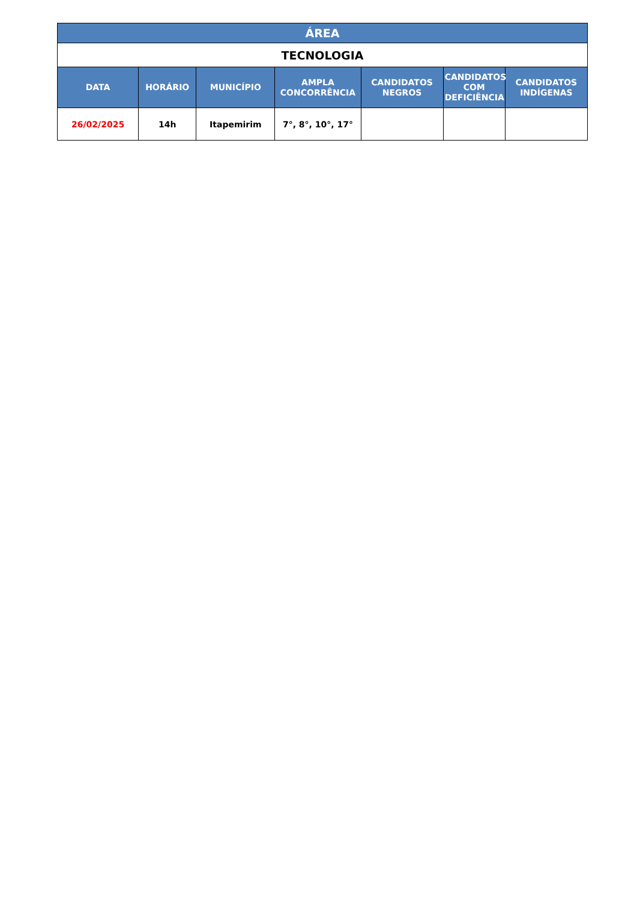| ÁREA | | | | | | |
| --- | --- | --- | --- | --- | --- | --- |
| TECNOLOGIA | | | | | | |
| DATA | HORÁRIO | MUNICÍPIO | AMPLA CONCORRÊNCIA | CANDIDATOS NEGROS | CANDIDATOS COM DEFICIÊNCIA | CANDIDATOS INDÍGENAS |
| 26/02/2025 | 14h | Itapemirim | 7°, 8°, 10°, 17° | | | |